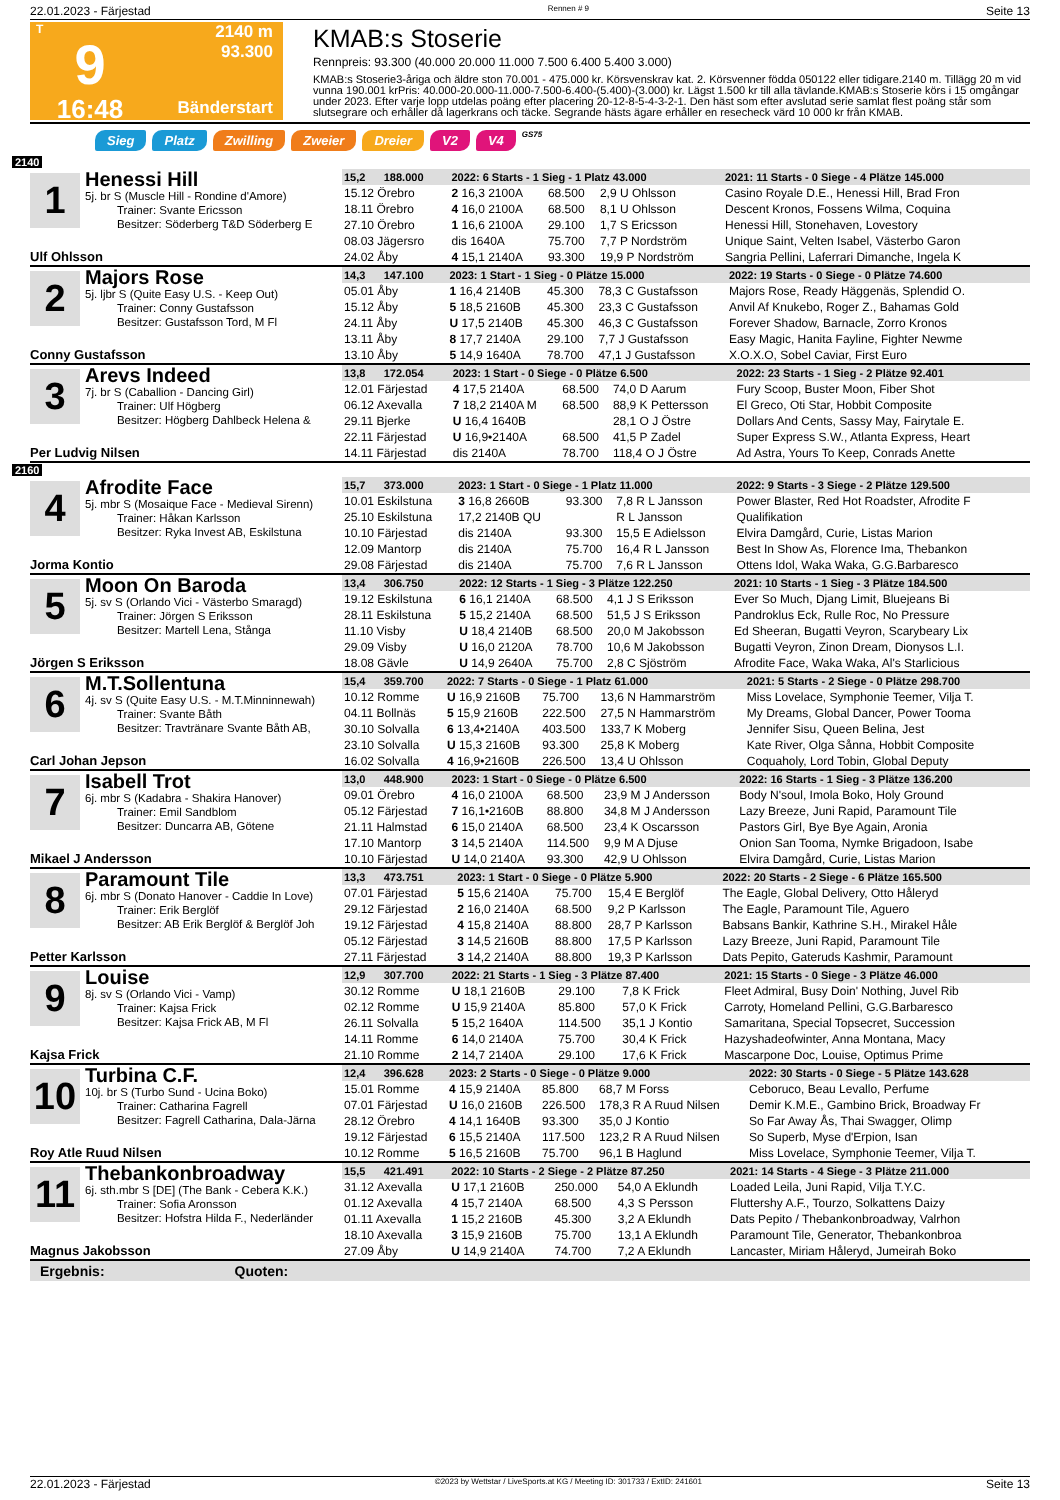22.01.2023 - Färjestad Rennen # 9 Seite 13
T
9
16:48
2140 m
93.300
Bänderstart
KMAB:s Stoserie
Rennpreis: 93.300 (40.000 20.000 11.000 7.500 6.400 5.400 3.000)
KMAB:s Stoserie3-åriga och äldre ston 70.001 - 475.000 kr. Körsvenskrav kat. 2. Körsvenner födda 050122 eller tidigare.2140 m. Tillägg 20 m vid vunna 190.001 krPris: 40.000-20.000-11.000-7.500-6.400-(5.400)-(3.000) kr. Lägst 1.500 kr till alla tävlande.KMAB:s Stoserie körs i 15 omgångar under 2023. Efter varje lopp utdelas poäng efter placering 20-12-8-5-4-3-2-1. Den häst som efter avslutad serie samlat flest poäng står som slutsegrare och erhåller då lagerkrans och täcke. Segrande hästs ägare erhåller en resecheck värd 10 000 kr från KMAB.
Sieg Platz Zwilling Zweier Dreier V2 V4 GS75
2140
| 1 Henessi Hill 5j. br S (Muscle Hill - Rondine d'Amore) Trainer: Svante Ericsson Besitzer: Söderberg T&D Söderberg E Ulf Ohlsson | | | | | |
| | 15,2 188.000 | 2022: 6 Starts - 1 Sieg - 1 Platz 43.000 | | | 2021: 11 Starts - 0 Siege - 4 Plätze 145.000 |
| | 15.12 Örebro | 2 16,3 2100A | 68.500 | 2,9 U Ohlsson | Casino Royale D.E., Henessi Hill, Brad Fron |
| | 18.11 Örebro | 4 16,0 2100A | 68.500 | 8,1 U Ohlsson | Descent Kronos, Fossens Wilma, Coquina |
| | 27.10 Örebro | 1 16,6 2100A | 29.100 | 1,7 S Ericsson | Henessi Hill, Stonehaven, Lovestory |
| | 08.03 Jägersro 24.02 Åby | dis 1640A 4 15,1 2140A | 75.700 93.300 | 7,7 P Nordström 19,9 P Nordström | Unique Saint, Velten Isabel, Västerbo Garon Sangria Pellini, Laferrari Dimanche, Ingela K |
| 2 Majors Rose 5j. ljbr S (Quite Easy U.S. - Keep Out) Trainer: Conny Gustafsson Besitzer: Gustafsson Tord, M Fl Conny Gustafsson | | | | | |
| | 14,3 147.100 | 2023: 1 Start - 1 Sieg - 0 Plätze 15.000 | | | 2022: 19 Starts - 0 Siege - 0 Plätze 74.600 |
| | 05.01 Åby | 1 16,4 2140B | 45.300 | 78,3 C Gustafsson | Majors Rose, Ready Häggenäs, Splendid O. |
| | 15.12 Åby | 5 18,5 2160B | 45.300 | 23,3 C Gustafsson | Anvil Af Knukebo, Roger Z., Bahamas Gold |
| | 24.11 Åby | U 17,5 2140B | 45.300 | 46,3 C Gustafsson | Forever Shadow, Barnacle, Zorro Kronos |
| | 13.11 Åby 13.10 Åby | 8 17,7 2140A 5 14,9 1640A | 29.100 78.700 | 7,7 J Gustafsson 47,1 J Gustafsson | Easy Magic, Hanita Fayline, Fighter Newme X.O.X.O, Sobel Caviar, First Euro |
| 3 Arevs Indeed 7j. br S (Caballion - Dancing Girl) Trainer: Ulf Högberg Besitzer: Högberg Dahlbeck Helena & Per Ludvig Nilsen | | | | | |
| | 13,8 172.054 | 2023: 1 Start - 0 Siege - 0 Plätze 6.500 | | | 2022: 23 Starts - 1 Sieg - 2 Plätze 92.401 |
| | 12.01 Färjestad | 4 17,5 2140A | 68.500 | 74,0 D Aarum | Fury Scoop, Buster Moon, Fiber Shot |
| | 06.12 Axevalla | 7 18,2 2140A M | 68.500 | 88,9 K Pettersson | El Greco, Oti Star, Hobbit Composite |
| | 29.11 Bjerke | U 16,4 1640B | | 28,1 O J Östre | Dollars And Cents, Sassy May, Fairytale E. |
| | 22.11 Färjestad 14.11 Färjestad | U 16,9•2140A dis 2140A | 68.500 78.700 | 41,5 P Zadel 118,4 O J Östre | Super Express S.W., Atlanta Express, Heart Ad Astra, Yours To Keep, Conrads Anette |
2160
| 4 Afrodite Face 5j. mbr S (Mosaique Face - Medieval Sirenn) Trainer: Håkan Karlsson Besitzer: Ryka Invest AB, Eskilstuna Jorma Kontio | | | | | |
| | 15,7 373.000 | 2023: 1 Start - 0 Siege - 1 Platz 11.000 | | | 2022: 9 Starts - 3 Siege - 2 Plätze 129.500 |
| | 10.01 Eskilstuna | 3 16,8 2660B | 93.300 | 7,8 R L Jansson | Power Blaster, Red Hot Roadster, Afrodite F |
| | 25.10 Eskilstuna | 17,2 2140B QU | | R L Jansson | Qualifikation |
| | 10.10 Färjestad | dis 2140A | 93.300 | 15,5 E Adielsson | Elvira Damgård, Curie, Listas Marion |
| | 12.09 Mantorp 29.08 Färjestad | dis 2140A dis 2140A | 75.700 75.700 | 16,4 R L Jansson 7,6 R L Jansson | Best In Show As, Florence Ima, Thebankon Ottens Idol, Waka Waka, G.G.Barbaresco |
| 5 Moon On Baroda 5j. sv S (Orlando Vici - Västerbo Smaragd) Trainer: Jörgen S Eriksson Besitzer: Martell Lena, Stånga Jörgen S Eriksson | | | | | |
| | 13,4 306.750 | 2022: 12 Starts - 1 Sieg - 3 Plätze 122.250 | | | 2021: 10 Starts - 1 Sieg - 3 Plätze 184.500 |
| | 19.12 Eskilstuna | 6 16,1 2140A | 68.500 | 4,1 J S Eriksson | Ever So Much, Djang Limit, Bluejeans Bi |
| | 28.11 Eskilstuna | 5 15,2 2140A | 68.500 | 51,5 J S Eriksson | Pandroklus Eck, Rulle Roc, No Pressure |
| | 11.10 Visby | U 18,4 2140B | 68.500 | 20,0 M Jakobsson | Ed Sheeran, Bugatti Veyron, Scarybeary Lix |
| | 29.09 Visby 18.08 Gävle | U 16,0 2120A U 14,9 2640A | 78.700 75.700 | 10,6 M Jakobsson 2,8 C Sjöström | Bugatti Veyron, Zinon Dream, Dionysos L.I. Afrodite Face, Waka Waka, Al's Starlicious |
| 6 M.T.Sollentuna 4j. sv S (Quite Easy U.S. - M.T.Minninnewah) Trainer: Svante Båth Besitzer: Travtränare Svante Båth AB, Carl Johan Jepson | | | | | |
| | 15,4 359.700 | 2022: 7 Starts - 0 Siege - 1 Platz 61.000 | | | 2021: 5 Starts - 2 Siege - 0 Plätze 298.700 |
| | 10.12 Romme | U 16,9 2160B | 75.700 | 13,6 N Hammarström | Miss Lovelace, Symphonie Teemer, Vilja T. |
| | 04.11 Bollnäs | 5 15,9 2160B | 222.500 | 27,5 N Hammarström | My Dreams, Global Dancer, Power Tooma |
| | 30.10 Solvalla | 6 13,4•2140A | 403.500 | 133,7 K Moberg | Jennifer Sisu, Queen Belina, Jest |
| | 23.10 Solvalla 16.02 Solvalla | U 15,3 2160B 4 16,9•2160B | 93.300 226.500 | 25,8 K Moberg 13,4 U Ohlsson | Kate River, Olga Sånna, Hobbit Composite Coquaholy, Lord Tobin, Global Deputy |
| 7 Isabell Trot 6j. mbr S (Kadabra - Shakira Hanover) Trainer: Emil Sandblom Besitzer: Duncarra AB, Götene Mikael J Andersson | | | | | |
| | 13,0 448.900 | 2023: 1 Start - 0 Siege - 0 Plätze 6.500 | | | 2022: 16 Starts - 1 Sieg - 3 Plätze 136.200 |
| | 09.01 Örebro | 4 16,0 2100A | 68.500 | 23,9 M J Andersson | Body N'soul, Imola Boko, Holy Ground |
| | 05.12 Färjestad | 7 16,1•2160B | 88.800 | 34,8 M J Andersson | Lazy Breeze, Juni Rapid, Paramount Tile |
| | 21.11 Halmstad | 6 15,0 2140A | 68.500 | 23,4 K Oscarsson | Pastors Girl, Bye Bye Again, Aronia |
| | 17.10 Mantorp 10.10 Färjestad | 3 14,5 2140A U 14,0 2140A | 114.500 93.300 | 9,9 M A Djuse 42,9 U Ohlsson | Onion San Tooma, Nymke Brigadoon, Isabe Elvira Damgård, Curie, Listas Marion |
| 8 Paramount Tile 6j. mbr S (Donato Hanover - Caddie In Love) Trainer: Erik Berglöf Besitzer: AB Erik Berglöf & Berglöf Joh Petter Karlsson | | | | | |
| | 13,3 473.751 | 2023: 1 Start - 0 Siege - 0 Plätze 5.900 | | | 2022: 20 Starts - 2 Siege - 6 Plätze 165.500 |
| | 07.01 Färjestad | 5 15,6 2140A | 75.700 | 15,4 E Berglöf | The Eagle, Global Delivery, Otto Håleryd |
| | 29.12 Färjestad | 2 16,0 2140A | 68.500 | 9,2 P Karlsson | The Eagle, Paramount Tile, Aguero |
| | 19.12 Färjestad | 4 15,8 2140A | 88.800 | 28,7 P Karlsson | Babsans Bankir, Kathrine S.H., Mirakel Håle |
| | 05.12 Färjestad 27.11 Färjestad | 3 14,5 2160B 3 14,2 2140A | 88.800 88.800 | 17,5 P Karlsson 19,3 P Karlsson | Lazy Breeze, Juni Rapid, Paramount Tile Dats Pepito, Gateruds Kashmir, Paramount |
| 9 Louise 8j. sv S (Orlando Vici - Vamp) Trainer: Kajsa Frick Besitzer: Kajsa Frick AB, M Fl Kajsa Frick | | | | | |
| | 12,9 307.700 | 2022: 21 Starts - 1 Sieg - 3 Plätze 87.400 | | | 2021: 15 Starts - 0 Siege - 3 Plätze 46.000 |
| | 30.12 Romme | U 18,1 2160B | 29.100 | 7,8 K Frick | Fleet Admiral, Busy Doin' Nothing, Juvel Rib |
| | 02.12 Romme | U 15,9 2140A | 85.800 | 57,0 K Frick | Carroty, Homeland Pellini, G.G.Barbaresco |
| | 26.11 Solvalla | 5 15,2 1640A | 114.500 | 35,1 J Kontio | Samaritana, Special Topsecret, Succession |
| | 14.11 Romme 21.10 Romme | 6 14,0 2140A 2 14,7 2140A | 75.700 29.100 | 30,4 K Frick 17,6 K Frick | Hazyshadeofwinter, Anna Montana, Macy Mascarpone Doc, Louise, Optimus Prime |
| 10 Turbina C.F. 10j. br S (Turbo Sund - Ucina Boko) Trainer: Catharina Fagrell Besitzer: Fagrell Catharina, Dala-Järna Roy Atle Ruud Nilsen | | | | | |
| | 12,4 396.628 | 2023: 2 Starts - 0 Siege - 0 Plätze 9.000 | | | 2022: 30 Starts - 0 Siege - 5 Plätze 143.628 |
| | 15.01 Romme | 4 15,9 2140A | 85.800 | 68,7 M Forss | Ceboruco, Beau Levallo, Perfume |
| | 07.01 Färjestad | U 16,0 2160B | 226.500 | 178,3 R A Ruud Nilsen | Demir K.M.E., Gambino Brick, Broadway Fr |
| | 28.12 Örebro | 4 14,1 1640B | 93.300 | 35,0 J Kontio | So Far Away Ås, Thai Swagger, Olimp |
| | 19.12 Färjestad 10.12 Romme | 6 15,5 2140A 5 16,5 2160B | 117.500 75.700 | 123,2 R A Ruud Nilsen 96,1 B Haglund | So Superb, Myse d'Erpion, Isan Miss Lovelace, Symphonie Teemer, Vilja T. |
| 11 Thebankonbroadway 6j. sth.mbr S [DE] (The Bank - Cebera K.K.) Trainer: Sofia Aronsson Besitzer: Hofstra Hilda F., Nederländer Magnus Jakobsson | | | | | |
| | 15,5 421.491 | 2022: 10 Starts - 2 Siege - 2 Plätze 87.250 | | | 2021: 14 Starts - 4 Siege - 3 Plätze 211.000 |
| | 31.12 Axevalla | U 17,1 2160B | 250.000 | 54,0 A Eklundh | Loaded Leila, Juni Rapid, Vilja T.Y.C. |
| | 01.12 Axevalla | 4 15,7 2140A | 68.500 | 4,3 S Persson | Fluttershy A.F., Tourzo, Solkattens Daizy |
| | 01.11 Axevalla | 1 15,2 2160B | 45.300 | 3,2 A Eklundh | Dats Pepito / Thebankonbroadway, Valrhon |
| | 18.10 Axevalla 27.09 Åby | 3 15,9 2160B U 14,9 2140A | 75.700 74.700 | 13,1 A Eklundh 7,2 A Eklundh | Paramount Tile, Generator, Thebankonbroa Lancaster, Miriam Håleryd, Jumeirah Boko |
Ergebnis: Quoten:
22.01.2023 - Färjestad ©2023 by Wettstar / LiveSports.at KG / Meeting ID: 301733 / ExtID: 241601 Seite 13